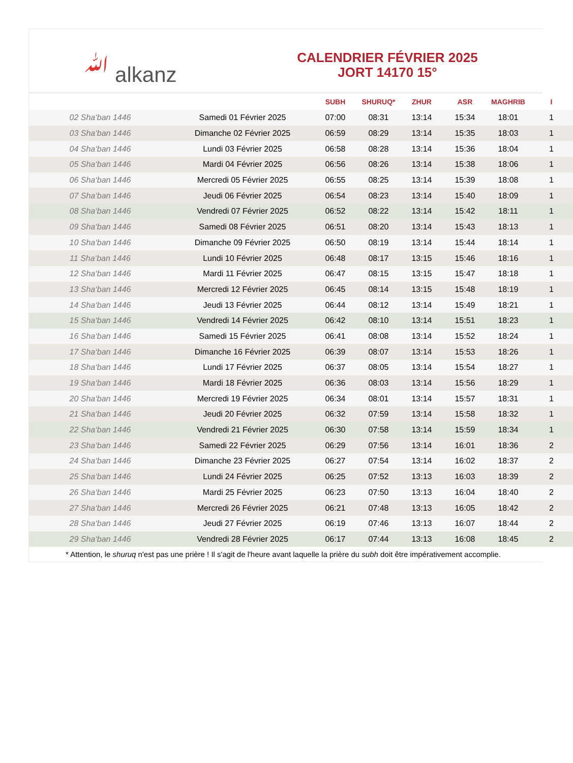ﷲ alkanz
CALENDRIER FÉVRIER 2025
JORT 14170 15°
| | | SUBH | SHURUQ* | ZHUR | ASR | MAGHRIB | I |
| --- | --- | --- | --- | --- | --- | --- | --- |
| 02 Sha‘ban 1446 | Samedi 01 Février 2025 | 07:00 | 08:31 | 13:14 | 15:34 | 18:01 | 1 |
| 03 Sha‘ban 1446 | Dimanche 02 Février 2025 | 06:59 | 08:29 | 13:14 | 15:35 | 18:03 | 1 |
| 04 Sha‘ban 1446 | Lundi 03 Février 2025 | 06:58 | 08:28 | 13:14 | 15:36 | 18:04 | 1 |
| 05 Sha‘ban 1446 | Mardi 04 Février 2025 | 06:56 | 08:26 | 13:14 | 15:38 | 18:06 | 1 |
| 06 Sha‘ban 1446 | Mercredi 05 Février 2025 | 06:55 | 08:25 | 13:14 | 15:39 | 18:08 | 1 |
| 07 Sha‘ban 1446 | Jeudi 06 Février 2025 | 06:54 | 08:23 | 13:14 | 15:40 | 18:09 | 1 |
| 08 Sha‘ban 1446 | Vendredi 07 Février 2025 | 06:52 | 08:22 | 13:14 | 15:42 | 18:11 | 1 |
| 09 Sha‘ban 1446 | Samedi 08 Février 2025 | 06:51 | 08:20 | 13:14 | 15:43 | 18:13 | 1 |
| 10 Sha‘ban 1446 | Dimanche 09 Février 2025 | 06:50 | 08:19 | 13:14 | 15:44 | 18:14 | 1 |
| 11 Sha‘ban 1446 | Lundi 10 Février 2025 | 06:48 | 08:17 | 13:15 | 15:46 | 18:16 | 1 |
| 12 Sha‘ban 1446 | Mardi 11 Février 2025 | 06:47 | 08:15 | 13:15 | 15:47 | 18:18 | 1 |
| 13 Sha‘ban 1446 | Mercredi 12 Février 2025 | 06:45 | 08:14 | 13:15 | 15:48 | 18:19 | 1 |
| 14 Sha‘ban 1446 | Jeudi 13 Février 2025 | 06:44 | 08:12 | 13:14 | 15:49 | 18:21 | 1 |
| 15 Sha‘ban 1446 | Vendredi 14 Février 2025 | 06:42 | 08:10 | 13:14 | 15:51 | 18:23 | 1 |
| 16 Sha‘ban 1446 | Samedi 15 Février 2025 | 06:41 | 08:08 | 13:14 | 15:52 | 18:24 | 1 |
| 17 Sha‘ban 1446 | Dimanche 16 Février 2025 | 06:39 | 08:07 | 13:14 | 15:53 | 18:26 | 1 |
| 18 Sha‘ban 1446 | Lundi 17 Février 2025 | 06:37 | 08:05 | 13:14 | 15:54 | 18:27 | 1 |
| 19 Sha‘ban 1446 | Mardi 18 Février 2025 | 06:36 | 08:03 | 13:14 | 15:56 | 18:29 | 1 |
| 20 Sha‘ban 1446 | Mercredi 19 Février 2025 | 06:34 | 08:01 | 13:14 | 15:57 | 18:31 | 1 |
| 21 Sha‘ban 1446 | Jeudi 20 Février 2025 | 06:32 | 07:59 | 13:14 | 15:58 | 18:32 | 1 |
| 22 Sha‘ban 1446 | Vendredi 21 Février 2025 | 06:30 | 07:58 | 13:14 | 15:59 | 18:34 | 1 |
| 23 Sha‘ban 1446 | Samedi 22 Février 2025 | 06:29 | 07:56 | 13:14 | 16:01 | 18:36 | 2 |
| 24 Sha‘ban 1446 | Dimanche 23 Février 2025 | 06:27 | 07:54 | 13:14 | 16:02 | 18:37 | 2 |
| 25 Sha‘ban 1446 | Lundi 24 Février 2025 | 06:25 | 07:52 | 13:13 | 16:03 | 18:39 | 2 |
| 26 Sha‘ban 1446 | Mardi 25 Février 2025 | 06:23 | 07:50 | 13:13 | 16:04 | 18:40 | 2 |
| 27 Sha‘ban 1446 | Mercredi 26 Février 2025 | 06:21 | 07:48 | 13:13 | 16:05 | 18:42 | 2 |
| 28 Sha‘ban 1446 | Jeudi 27 Février 2025 | 06:19 | 07:46 | 13:13 | 16:07 | 18:44 | 2 |
| 29 Sha‘ban 1446 | Vendredi 28 Février 2025 | 06:17 | 07:44 | 13:13 | 16:08 | 18:45 | 2 |
* Attention, le shuruq n'est pas une prière ! Il s'agit de l'heure avant laquelle la prière du subh doit être impérativement accomplie.